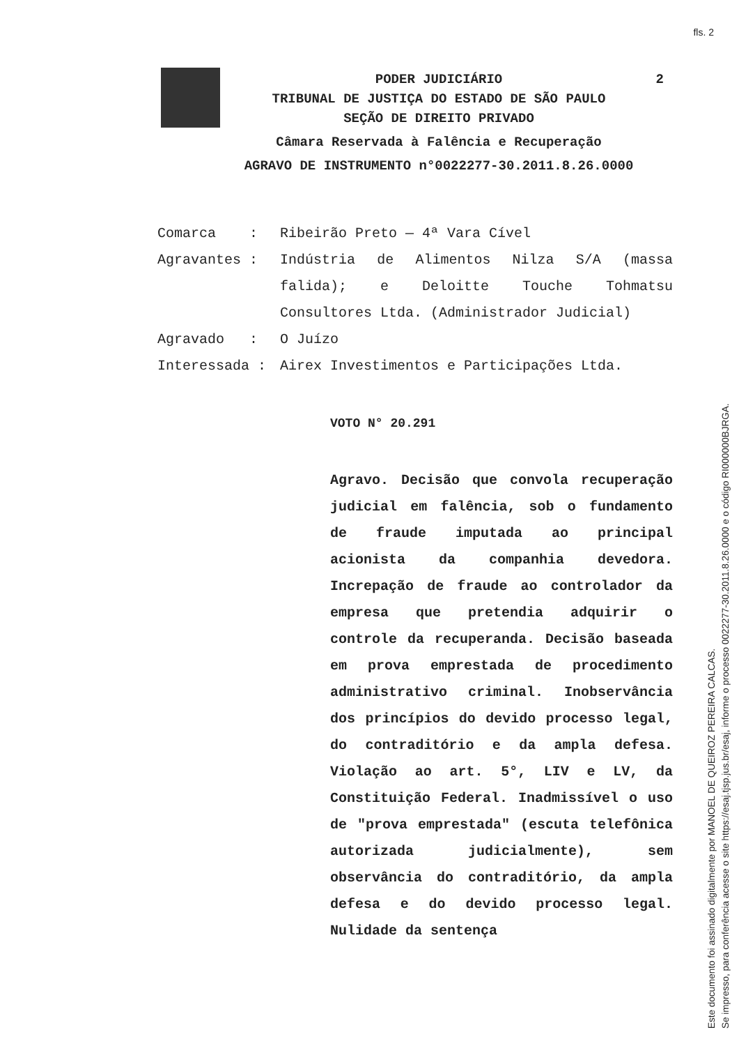fls. 2
PODER JUDICIÁRIO 2
TRIBUNAL DE JUSTIÇA DO ESTADO DE SÃO PAULO
SEÇÃO DE DIREITO PRIVADO
Câmara Reservada à Falência e Recuperação
AGRAVO DE INSTRUMENTO n°0022277-30.2011.8.26.0000
Comarca : Ribeirão Preto — 4ª Vara Cível
Agravantes : Indústria de Alimentos Nilza S/A (massa falida); e Deloitte Touche Tohmatsu Consultores Ltda. (Administrador Judicial)
Agravado : O Juízo
Interessada : Airex Investimentos e Participações Ltda.
VOTO N° 20.291
Agravo. Decisão que convola recuperação judicial em falência, sob o fundamento de fraude imputada ao principal acionista da companhia devedora. Increpação de fraude ao controlador da empresa que pretendia adquirir o controle da recuperanda. Decisão baseada em prova emprestada de procedimento administrativo criminal. Inobservância dos princípios do devido processo legal, do contraditório e da ampla defesa. Violação ao art. 5°, LIV e LV, da Constituição Federal. Inadmissível o uso de "prova emprestada" (escuta telefônica autorizada judicialmente), sem observância do contraditório, da ampla defesa e do devido processo legal. Nulidade da sentença
Este documento foi assinado digitalmente por MANOEL DE QUEIROZ PEREIRA CALCAS.
Se impresso, para conferência acesse o site https://esaj.tjsp.jus.br/esaj, informe o processo 0022277-30.2011.8.26.0000 e o código RI000000BJRGA.